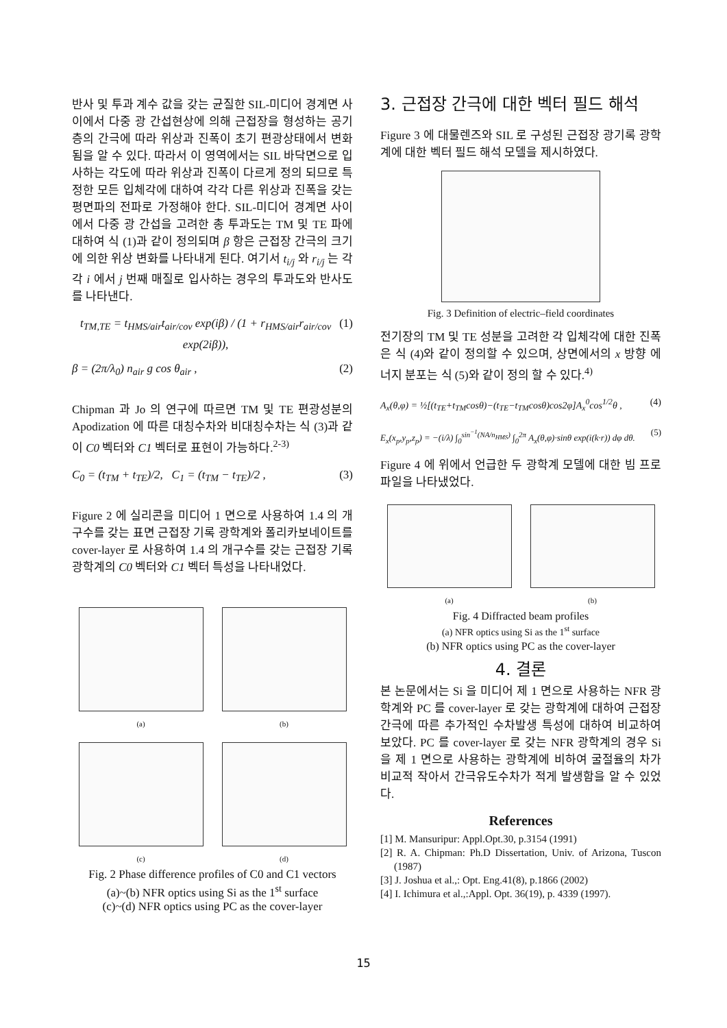반사 및 투과 계수 값을 갖는 균질한 SIL-미디어 경계면 사이에서 다중 광 간섭현상에 의해 근접장을 형성하는 공기 층의 간극에 따라 위상과 진폭이 초기 편광상태에서 변화됨을 알 수 있다. 따라서 이 영역에서는 SIL 바닥면으로 입사하는 각도에 따라 위상과 진폭이 다르게 정의 되므로 특정한 모든 입체각에 대하여 각각 다른 위상과 진폭을 갖는 평면파의 전파로 가정해야 한다. SIL-미디어 경계면 사이에서 다중 광 간섭을 고려한 총 투과도는 TM 및 TE 파에 대하여 식 (1)과 같이 정의되며 β 항은 근접장 간극의 크기에 의한 위상 변화를 나타내게 된다. 여기서 t<sub>i/j</sub> 와 r<sub>i/j</sub> 는 각각 i 에서 j 번째 매질로 입사하는 경우의 투과도와 반사도를 나타낸다.
t<sub>TM,TE</sub> = t<sub>HMS/air</sub>t<sub>air/cov</sub> exp(iβ) / (1 + r<sub>HMS/air</sub>r<sub>air/cov</sub> exp(2iβ)), (1)
β = (2π/λ<sub>0</sub>) n<sub>air</sub> g cos θ<sub>air</sub> , (2)
Chipman 과 Jo 의 연구에 따르면 TM 및 TE 편광성분의 Apodization 에 따른 대칭수차와 비대칭수차는 식 (3)과 같이 C0 벡터와 C1 벡터로 표현이 가능하다.<sup>2-3)</sup>
C<sub>0</sub> = (t<sub>TM</sub> + t<sub>TE</sub>)/2, C<sub>1</sub> = (t<sub>TM</sub> − t<sub>TE</sub>)/2 , (3)
Figure 2 에 실리콘을 미디어 1 면으로 사용하여 1.4 의 개구수를 갖는 표면 근접장 기록 광학계와 폴리카보네이트를 cover-layer 로 사용하여 1.4 의 개구수를 갖는 근접장 기록 광학계의 C0 벡터와 C1 벡터 특성을 나타내었다.
(a)
(b)
(c)
(d)
Fig. 2 Phase difference profiles of C0 and C1 vectors
(a)~(b) NFR optics using Si as the 1<sup>st</sup> surface
(c)~(d) NFR optics using PC as the cover-layer
3. 근접장 간극에 대한 벡터 필드 해석
Figure 3 에 대물렌즈와 SIL 로 구성된 근접장 광기록 광학계에 대한 벡터 필드 해석 모델을 제시하였다.
Fig. 3 Definition of electric–field coordinates
전기장의 TM 및 TE 성분을 고려한 각 입체각에 대한 진폭은 식 (4)와 같이 정의할 수 있으며, 상면에서의 x 방향 에너지 분포는 식 (5)와 같이 정의 할 수 있다.<sup>4)</sup>
A<sub>x</sub>(θ,φ) = ½[(t<sub>TE</sub>+t<sub>TM</sub>cosθ)−(t<sub>TE</sub>−t<sub>TM</sub>cosθ)cos2φ]A<sub>x</sub><sup>0</sup>cos<sup>1/2</sup>θ , (4)
E<sub>x</sub>(x<sub>p</sub>,y<sub>p</sub>,z<sub>p</sub>) = −(i/λ) ∫<sub>0</sub><sup>sin<sup>−1</sup>(NA/n<sub>HMS</sub>)</sup> ∫<sub>0</sub><sup>2π</sup> A<sub>x</sub>(θ,φ)·sinθ exp(i(k·r)) dφ dθ. (5)
Figure 4 에 위에서 언급한 두 광학계 모델에 대한 빔 프로파일을 나타냈었다.
(a)
(b)
Fig. 4 Diffracted beam profiles
(a) NFR optics using Si as the 1<sup>st</sup> surface
(b) NFR optics using PC as the cover-layer
4. 결론
본 논문에서는 Si 을 미디어 제 1 면으로 사용하는 NFR 광학계와 PC 를 cover-layer 로 갖는 광학계에 대하여 근접장 간극에 따른 추가적인 수차발생 특성에 대하여 비교하여 보았다. PC 를 cover-layer 로 갖는 NFR 광학계의 경우 Si 을 제 1 면으로 사용하는 광학계에 비하여 굴절율의 차가 비교적 작아서 간극유도수차가 적게 발생함을 알 수 있었다.
References
[1] M. Mansuripur: Appl.Opt.30, p.3154 (1991)
[2] R. A. Chipman: Ph.D Dissertation, Univ. of Arizona, Tuscon (1987)
[3] J. Joshua et al.,: Opt. Eng.41(8), p.1866 (2002)
[4] I. Ichimura et al.,:Appl. Opt. 36(19), p. 4339 (1997).
15